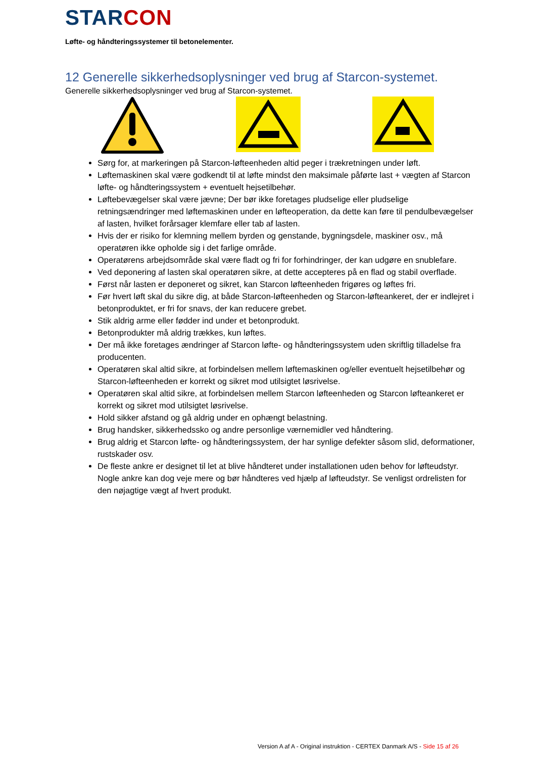STAR CON
Løfte- og håndteringssystemer til betonelementer.
12 Generelle sikkerhedsoplysninger ved brug af Starcon-systemet.
Generelle sikkerhedsoplysninger ved brug af Starcon-systemet.
Sørg for, at markeringen på Starcon-løfteenheden altid peger i trækretningen under løft.
Løftemaskinen skal være godkendt til at løfte mindst den maksimale påførte last + vægten af Starcon løfte- og håndteringssystem + eventuelt hejsetilbehør.
Løftebevægelser skal være jævne; Der bør ikke foretages pludselige eller pludselige retningsændringer med løftemaskinen under en løfteoperation, da dette kan føre til pendulbevægelser af lasten, hvilket forårsager klemfare eller tab af lasten.
Hvis der er risiko for klemning mellem byrden og genstande, bygningsdele, maskiner osv., må operatøren ikke opholde sig i det farlige område.
Operatørens arbejdsområde skal være fladt og fri for forhindringer, der kan udgøre en snublefare.
Ved deponering af lasten skal operatøren sikre, at dette accepteres på en flad og stabil overflade.
Først når lasten er deponeret og sikret, kan Starcon løfteenheden frigøres og løftes fri.
Før hvert løft skal du sikre dig, at både Starcon-løfteenheden og Starcon-løfteankeret, der er indlejret i betonproduktet, er fri for snavs, der kan reducere grebet.
Stik aldrig arme eller fødder ind under et betonprodukt.
Betonprodukter må aldrig trækkes, kun løftes.
Der må ikke foretages ændringer af Starcon løfte- og håndteringssystem uden skriftlig tilladelse fra producenten.
Operatøren skal altid sikre, at forbindelsen mellem løftemaskinen og/eller eventuelt hejsetilbehør og Starcon-løfteenheden er korrekt og sikret mod utilsigtet løsrivelse.
Operatøren skal altid sikre, at forbindelsen mellem Starcon løfteenheden og Starcon løfteankeret er korrekt og sikret mod utilsigtet løsrivelse.
Hold sikker afstand og gå aldrig under en ophængt belastning.
Brug handsker, sikkerhedssko og andre personlige værnemidler ved håndtering.
Brug aldrig et Starcon løfte- og håndteringssystem, der har synlige defekter såsom slid, deformationer, rustskader osv.
De fleste ankre er designet til let at blive håndteret under installationen uden behov for løfteudstyr. Nogle ankre kan dog veje mere og bør håndteres ved hjælp af løfteudstyr. Se venligst ordrelisten for den nøjagtige vægt af hvert produkt.
Version A af A - Original instruktion - CERTEX Danmark A/S - Side 15 af 26